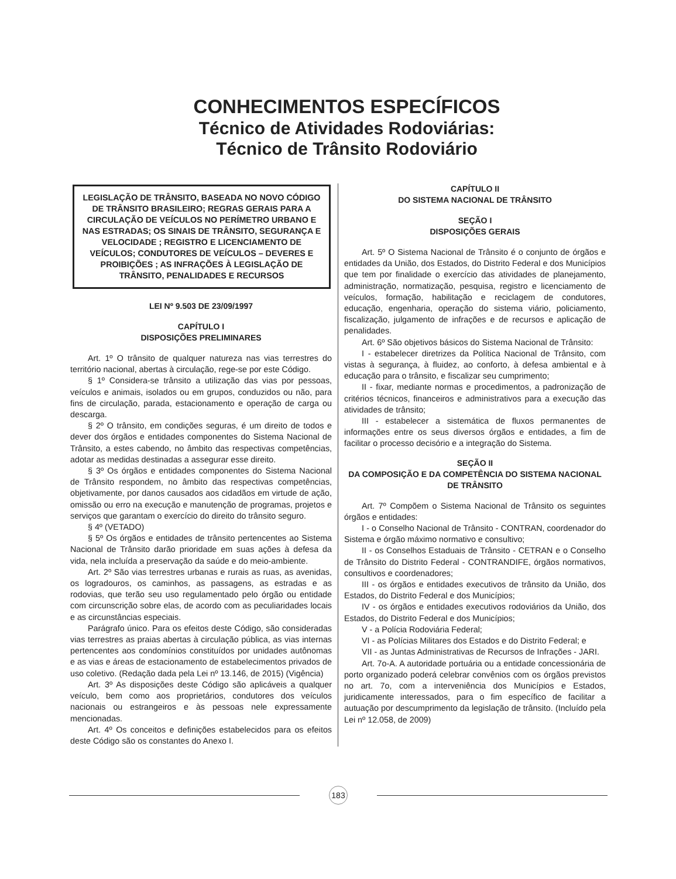CONHECIMENTOS ESPECÍFICOS
Técnico de Atividades Rodoviárias:
Técnico de Trânsito Rodoviário
LEGISLAÇÃO DE TRÂNSITO, BASEADA NO NOVO CÓDIGO DE TRÂNSITO BRASILEIRO; REGRAS GERAIS PARA A CIRCULAÇÃO DE VEÍCULOS NO PERÍMETRO URBANO E NAS ESTRADAS; OS SINAIS DE TRÂNSITO, SEGURANÇA E VELOCIDADE ; REGISTRO E LICENCIAMENTO DE VEÍCULOS; CONDUTORES DE VEÍCULOS – DEVERES E PROIBIÇÕES ; AS INFRAÇÕES À LEGISLAÇÃO DE TRÂNSITO, PENALIDADES E RECURSOS
LEI Nº 9.503 DE 23/09/1997
CAPÍTULO I
DISPOSIÇÕES PRELIMINARES
Art. 1º O trânsito de qualquer natureza nas vias terrestres do território nacional, abertas à circulação, rege-se por este Código.
§ 1º Considera-se trânsito a utilização das vias por pessoas, veículos e animais, isolados ou em grupos, conduzidos ou não, para fins de circulação, parada, estacionamento e operação de carga ou descarga.
§ 2º O trânsito, em condições seguras, é um direito de todos e dever dos órgãos e entidades componentes do Sistema Nacional de Trânsito, a estes cabendo, no âmbito das respectivas competências, adotar as medidas destinadas a assegurar esse direito.
§ 3º Os órgãos e entidades componentes do Sistema Nacional de Trânsito respondem, no âmbito das respectivas competências, objetivamente, por danos causados aos cidadãos em virtude de ação, omissão ou erro na execução e manutenção de programas, projetos e serviços que garantam o exercício do direito do trânsito seguro.
§ 4º (VETADO)
§ 5º Os órgãos e entidades de trânsito pertencentes ao Sistema Nacional de Trânsito darão prioridade em suas ações à defesa da vida, nela incluída a preservação da saúde e do meio-ambiente.
Art. 2º São vias terrestres urbanas e rurais as ruas, as avenidas, os logradouros, os caminhos, as passagens, as estradas e as rodovias, que terão seu uso regulamentado pelo órgão ou entidade com circunscrição sobre elas, de acordo com as peculiaridades locais e as circunstâncias especiais.
Parágrafo único. Para os efeitos deste Código, são consideradas vias terrestres as praias abertas à circulação pública, as vias internas pertencentes aos condomínios constituídos por unidades autônomas e as vias e áreas de estacionamento de estabelecimentos privados de uso coletivo. (Redação dada pela Lei nº 13.146, de 2015) (Vigência)
Art. 3º As disposições deste Código são aplicáveis a qualquer veículo, bem como aos proprietários, condutores dos veículos nacionais ou estrangeiros e às pessoas nele expressamente mencionadas.
Art. 4º Os conceitos e definições estabelecidos para os efeitos deste Código são os constantes do Anexo I.
CAPÍTULO II
DO SISTEMA NACIONAL DE TRÂNSITO
SEÇÃO I
DISPOSIÇÕES GERAIS
Art. 5º O Sistema Nacional de Trânsito é o conjunto de órgãos e entidades da União, dos Estados, do Distrito Federal e dos Municípios que tem por finalidade o exercício das atividades de planejamento, administração, normatização, pesquisa, registro e licenciamento de veículos, formação, habilitação e reciclagem de condutores, educação, engenharia, operação do sistema viário, policiamento, fiscalização, julgamento de infrações e de recursos e aplicação de penalidades.
Art. 6º São objetivos básicos do Sistema Nacional de Trânsito:
I - estabelecer diretrizes da Política Nacional de Trânsito, com vistas à segurança, à fluidez, ao conforto, à defesa ambiental e à educação para o trânsito, e fiscalizar seu cumprimento;
II - fixar, mediante normas e procedimentos, a padronização de critérios técnicos, financeiros e administrativos para a execução das atividades de trânsito;
III - estabelecer a sistemática de fluxos permanentes de informações entre os seus diversos órgãos e entidades, a fim de facilitar o processo decisório e a integração do Sistema.
SEÇÃO II
DA COMPOSIÇÃO E DA COMPETÊNCIA DO SISTEMA NACIONAL DE TRÂNSITO
Art. 7º Compõem o Sistema Nacional de Trânsito os seguintes órgãos e entidades:
I - o Conselho Nacional de Trânsito - CONTRAN, coordenador do Sistema e órgão máximo normativo e consultivo;
II - os Conselhos Estaduais de Trânsito - CETRAN e o Conselho de Trânsito do Distrito Federal - CONTRANDIFE, órgãos normativos, consultivos e coordenadores;
III - os órgãos e entidades executivos de trânsito da União, dos Estados, do Distrito Federal e dos Municípios;
IV - os órgãos e entidades executivos rodoviários da União, dos Estados, do Distrito Federal e dos Municípios;
V - a Polícia Rodoviária Federal;
VI - as Polícias Militares dos Estados e do Distrito Federal; e
VII - as Juntas Administrativas de Recursos de Infrações - JARI.
Art. 7o-A. A autoridade portuária ou a entidade concessionária de porto organizado poderá celebrar convênios com os órgãos previstos no art. 7o, com a interveniência dos Municípios e Estados, juridicamente interessados, para o fim específico de facilitar a autuação por descumprimento da legislação de trânsito. (Incluído pela Lei nº 12.058, de 2009)
183